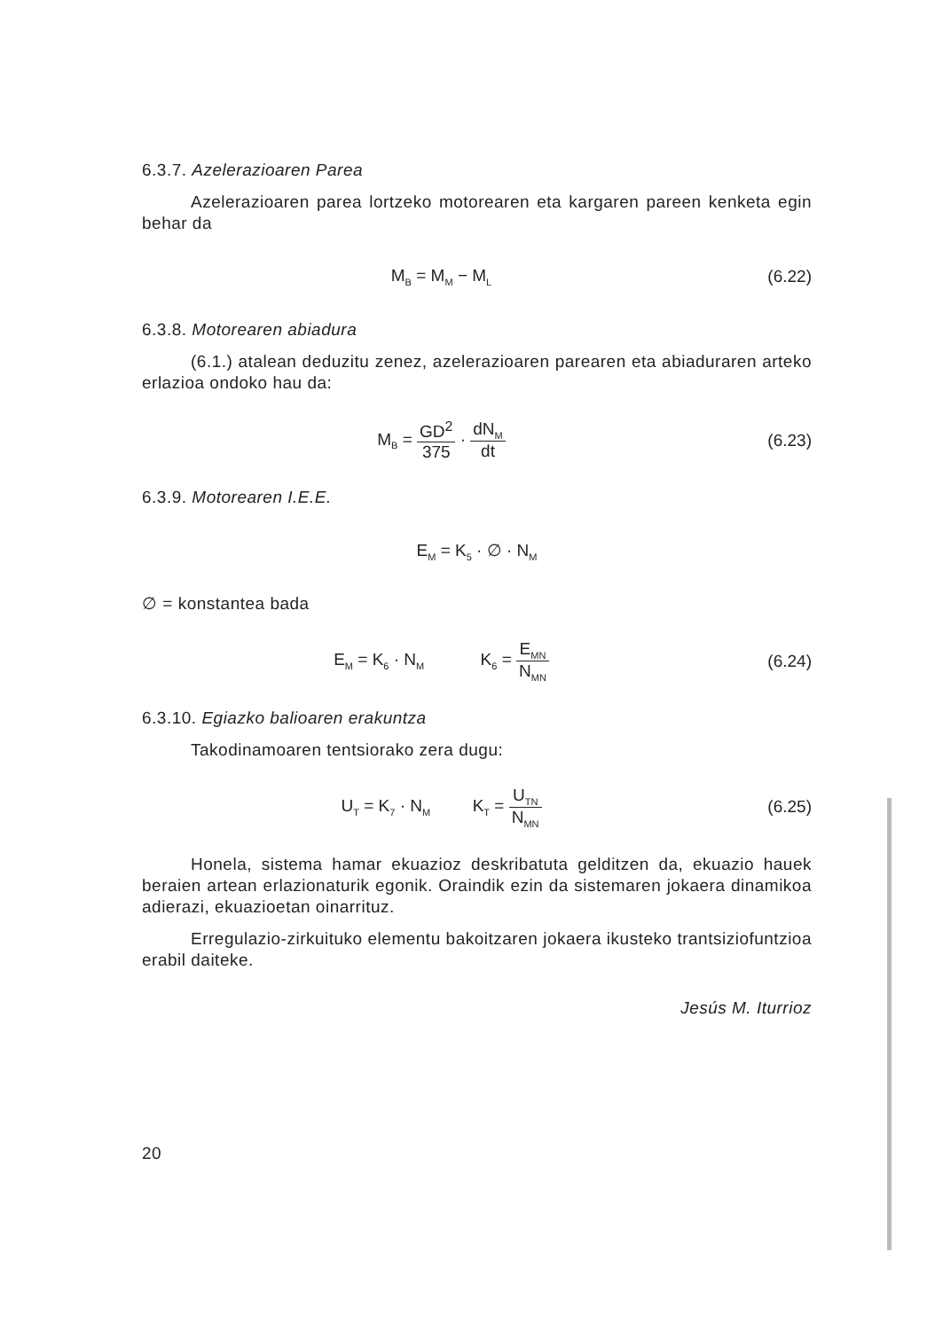6.3.7. Azelerazioaren Parea
Azelerazioaren parea lortzeko motorearen eta kargaren pareen kenketa egin behar da
M<sub>B</sub> = M<sub>M</sub> − M<sub>L</sub>
(6.22)
6.3.8. Motorearen abiadura
(6.1.) atalean deduzitu zenez, azelerazioaren parearen eta abiaduraren arteko erlazioa ondoko hau da:
M<sub>B</sub> = GD<sup>2</sup> 375 · dN<sub>M</sub> dt (6.23)
6.3.9. Motorearen I.E.E.
E<sub>M</sub> = K<sub>5</sub> · ∅ · N<sub>M</sub>
∅ = konstantea bada
E<sub>M</sub> = K<sub>6</sub> · N<sub>M</sub> K<sub>6</sub> = E<sub>MN</sub> N<sub>MN</sub>
(6.24)
6.3.10. Egiazko balioaren erakuntza
Takodinamoaren tentsiorako zera dugu:
U<sub>T</sub> = K<sub>7</sub> · N<sub>M</sub> K<sub>T</sub> = U<sub>TN</sub> N<sub>MN</sub>
(6.25)
Honela, sistema hamar ekuazioz deskribatuta gelditzen da, ekuazio hauek beraien artean erlazionaturik egonik. Oraindik ezin da sistemaren jokaera dinamikoa adierazi, ekuazioetan oinarrituz.
Erregulazio-zirkuituko elementu bakoitzaren jokaera ikusteko trantsiziofuntzioa erabil daiteke.
Jesús M. Iturrioz
20